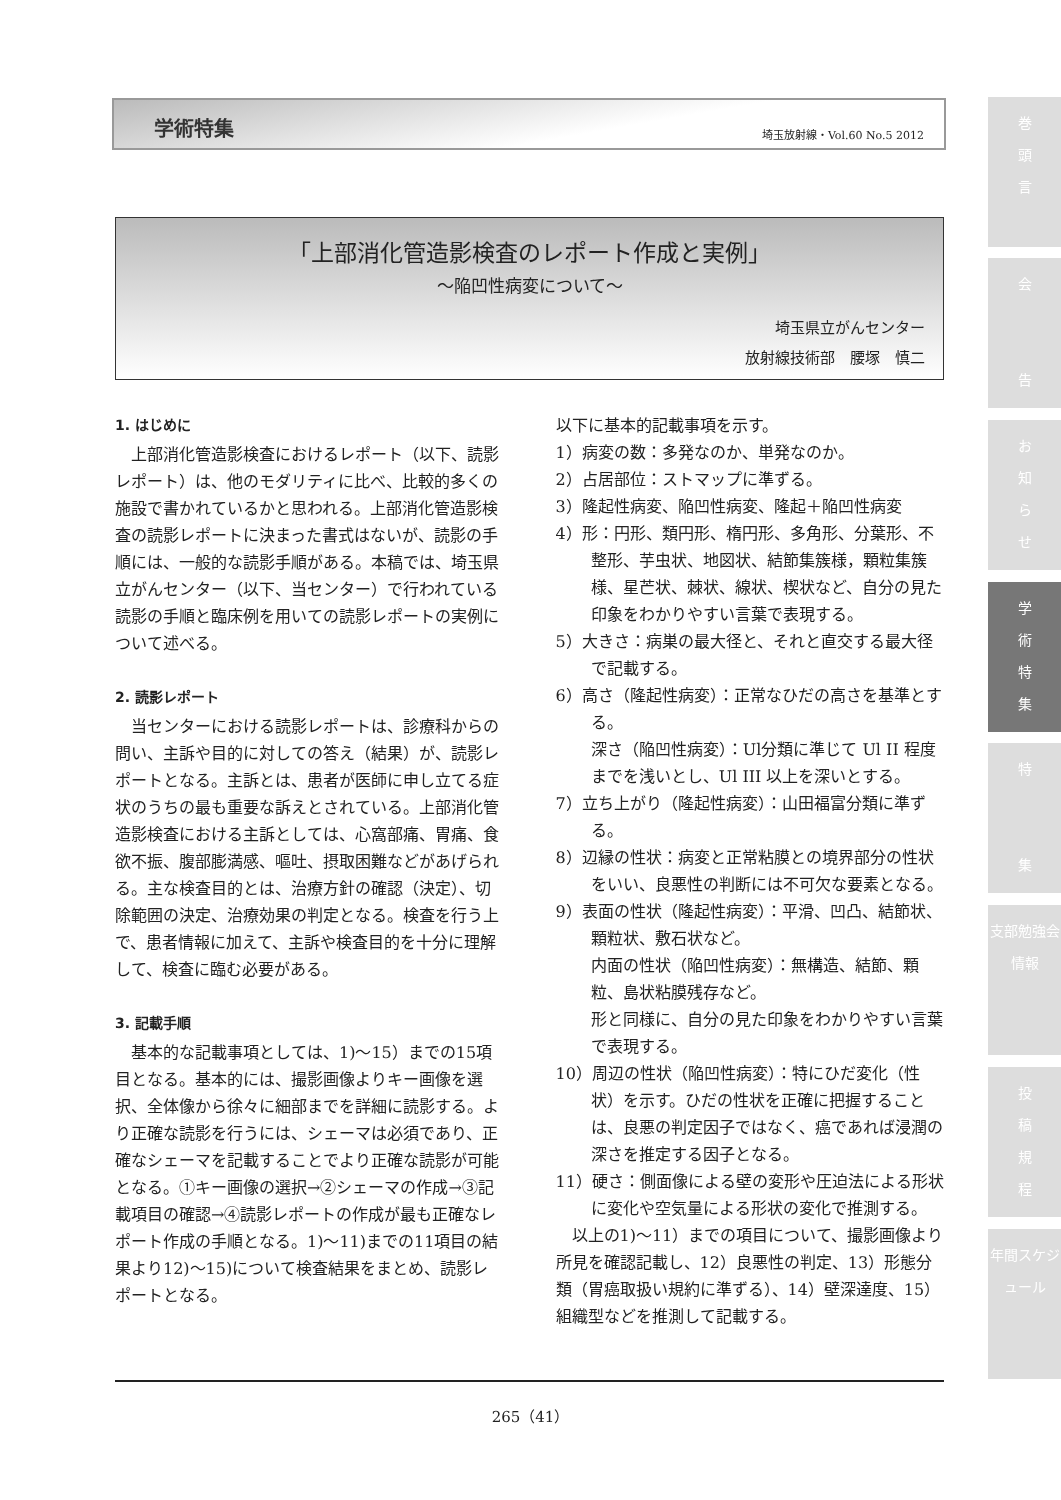学術特集 埼玉放射線・Vol.60 No.5 2012
「上部消化管造影検査のレポート作成と実例」
～陥凹性病変について～
埼玉県立がんセンター
放射線技術部　腰塚　慎二
1. はじめに
上部消化管造影検査におけるレポート（以下、読影レポート）は、他のモダリティに比べ、比較的多くの施設で書かれているかと思われる。上部消化管造影検査の読影レポートに決まった書式はないが、読影の手順には、一般的な読影手順がある。本稿では、埼玉県立がんセンター（以下、当センター）で行われている読影の手順と臨床例を用いての読影レポートの実例について述べる。
2. 読影レポート
当センターにおける読影レポートは、診療科からの問い、主訴や目的に対しての答え（結果）が、読影レポートとなる。主訴とは、患者が医師に申し立てる症状のうちの最も重要な訴えとされている。上部消化管造影検査における主訴としては、心窩部痛、胃痛、食欲不振、腹部膨満感、嘔吐、摂取困難などがあげられる。主な検査目的とは、治療方針の確認（決定）、切除範囲の決定、治療効果の判定となる。検査を行う上で、患者情報に加えて、主訴や検査目的を十分に理解して、検査に臨む必要がある。
3. 記載手順
基本的な記載事項としては、1)～15）までの15項目となる。基本的には、撮影画像よりキー画像を選択、全体像から徐々に細部までを詳細に読影する。より正確な読影を行うには、シェーマは必須であり、正確なシェーマを記載することでより正確な読影が可能となる。①キー画像の選択→②シェーマの作成→③記載項目の確認→④読影レポートの作成が最も正確なレポート作成の手順となる。1)～11)までの11項目の結果より12)～15)について検査結果をまとめ、読影レポートとなる。
以下に基本的記載事項を示す。
1）病変の数：多発なのか、単発なのか。
2）占居部位：ストマップに準ずる。
3）隆起性病変、陥凹性病変、隆起＋陥凹性病変
4）形：円形、類円形、楕円形、多角形、分葉形、不整形、芋虫状、地図状、結節集簇様，顆粒集簇様、星芒状、棘状、線状、楔状など、自分の見た印象をわかりやすい言葉で表現する。
5）大きさ：病巣の最大径と、それと直交する最大径で記載する。
6）高さ（隆起性病変）：正常なひだの高さを基準とする。
深さ（陥凹性病変）：Ul分類に準じて Ul II 程度までを浅いとし、Ul III 以上を深いとする。
7）立ち上がり（隆起性病変）：山田福富分類に準ずる。
8）辺縁の性状：病変と正常粘膜との境界部分の性状をいい、良悪性の判断には不可欠な要素となる。
9）表面の性状（隆起性病変）：平滑、凹凸、結節状、顆粒状、敷石状など。
内面の性状（陥凹性病変）：無構造、結節、顆粒、島状粘膜残存など。
形と同様に、自分の見た印象をわかりやすい言葉で表現する。
10）周辺の性状（陥凹性病変）：特にひだ変化（性状）を示す。ひだの性状を正確に把握することは、良悪の判定因子ではなく、癌であれば浸潤の深さを推定する因子となる。
11）硬さ：側面像による壁の変形や圧迫法による形状に変化や空気量による形状の変化で推測する。
以上の1)～11）までの項目について、撮影画像より所見を確認記載し、12）良悪性の判定、13）形態分類（胃癌取扱い規約に準ずる）、14）壁深達度、15）組織型などを推測して記載する。
265（41）
巻
頭
言
会
告
お
知
ら
せ
学
術
特
集
特
集
支部勉強会情報
投
稿
規
程
年間スケジュール